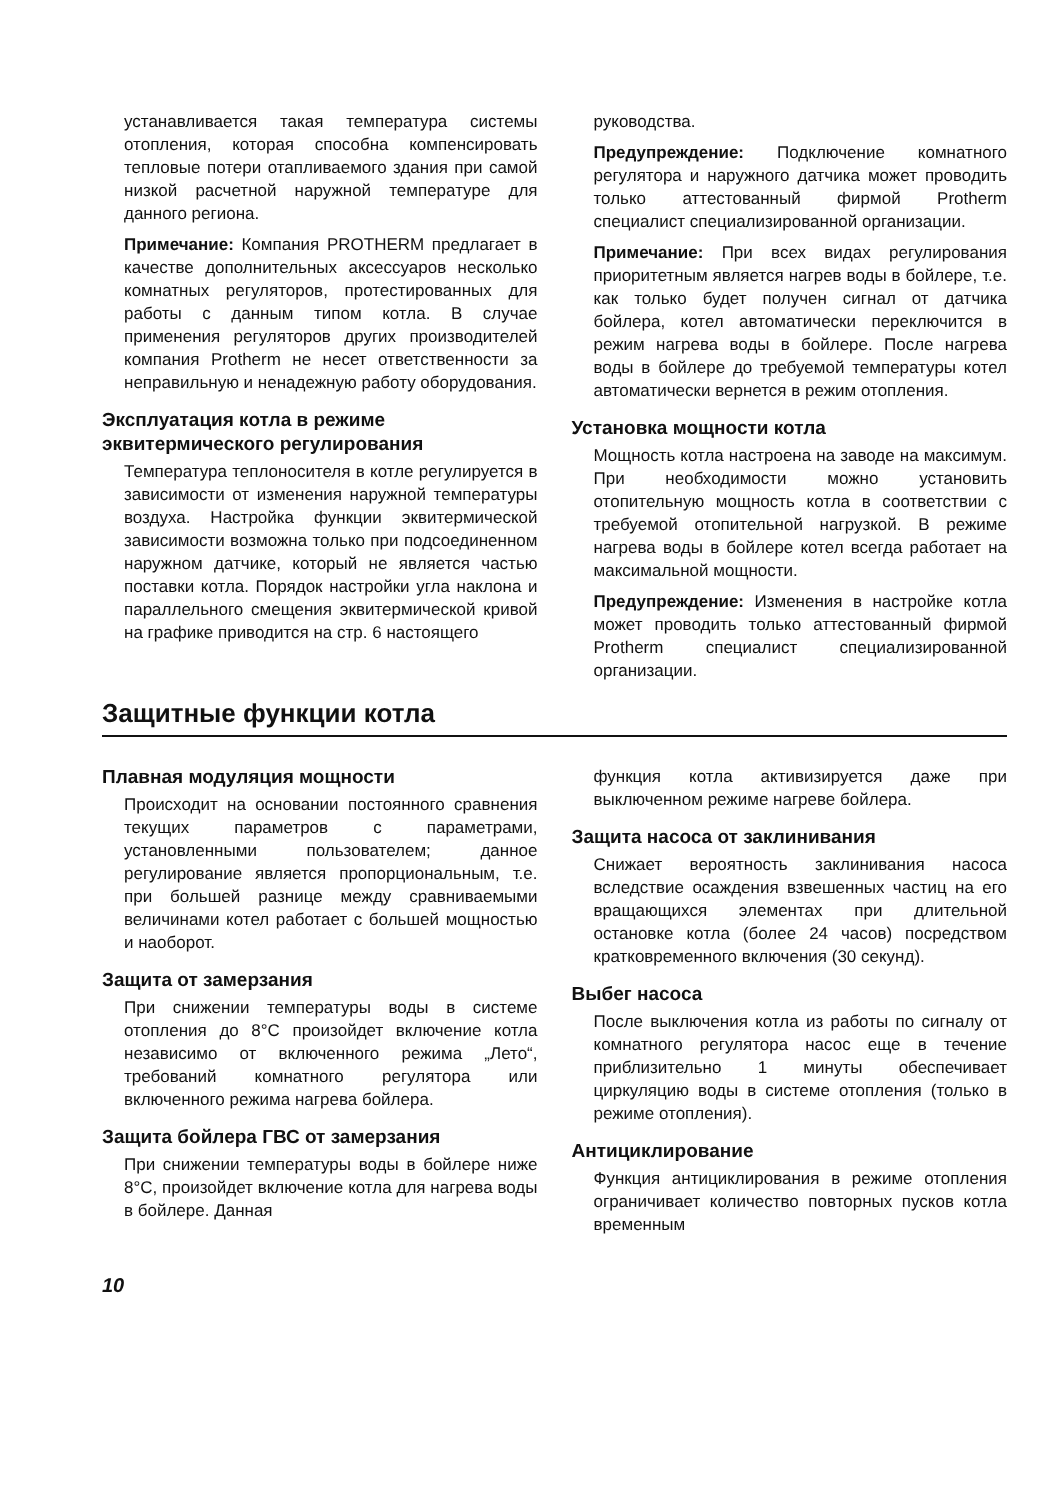устанавливается такая температура системы отопления, которая способна компенсировать тепловые потери отапливаемого здания при самой низкой расчетной наружной температуре для данного региона.
Примечание: Компания PROTHERM предлагает в качестве дополнительных аксессуаров несколько комнатных регуляторов, протестированных для работы с данным типом котла. В случае применения регуляторов других производителей компания Protherm не несет ответственности за неправильную и ненадежную работу оборудования.
Эксплуатация котла в режиме эквитермического регулирования
Температура теплоносителя в котле регулируется в зависимости от изменения наружной температуры воздуха. Настройка функции эквитермической зависимости возможна только при подсоединенном наружном датчике, который не является частью поставки котла. Порядок настройки угла наклона и параллельного смещения эквитермической кривой на графике приводится на стр. 6 настоящего
руководства.
Предупреждение: Подключение комнатного регулятора и наружного датчика может проводить только аттестованный фирмой Protherm специалист специализированной организации.
Примечание: При всех видах регулирования приоритетным является нагрев воды в бойлере, т.е. как только будет получен сигнал от датчика бойлера, котел автоматически переключится в режим нагрева воды в бойлере. После нагрева воды в бойлере до требуемой температуры котел автоматически вернется в режим отопления.
Установка мощности котла
Мощность котла настроена на заводе на максимум. При необходимости можно установить отопительную мощность котла в соответствии с требуемой отопительной нагрузкой. В режиме нагрева воды в бойлере котел всегда работает на максимальной мощности.
Предупреждение: Изменения в настройке котла может проводить только аттестованный фирмой Protherm специалист специализированной организации.
Защитные функции котла
Плавная модуляция мощности
Происходит на основании постоянного сравнения текущих параметров с параметрами, установленными пользователем; данное регулирование является пропорциональным, т.е. при большей разнице между сравниваемыми величинами котел работает с большей мощностью и наоборот.
Защита от замерзания
При снижении температуры воды в системе отопления до 8°C произойдет включение котла независимо от включенного режима „Лето“, требований комнатного регулятора или включенного режима нагрева бойлера.
Защита бойлера ГВС от замерзания
При снижении температуры воды в бойлере ниже 8°C, произойдет включение котла для нагрева воды в бойлере. Данная
функция котла активизируется даже при выключенном режиме нагреве бойлера.
Защита насоса от заклинивания
Снижает вероятность заклинивания насоса вследствие осаждения взвешенных частиц на его вращающихся элементах при длительной остановке котла (более 24 часов) посредством кратковременного включения (30 секунд).
Выбег насоса
После выключения котла из работы по сигналу от комнатного регулятора насос еще в течение приблизительно 1 минуты обеспечивает циркуляцию воды в системе отопления (только в режиме отопления).
Антициклирование
Функция антициклирования в режиме отопления ограничивает количество повторных пусков котла временным
10